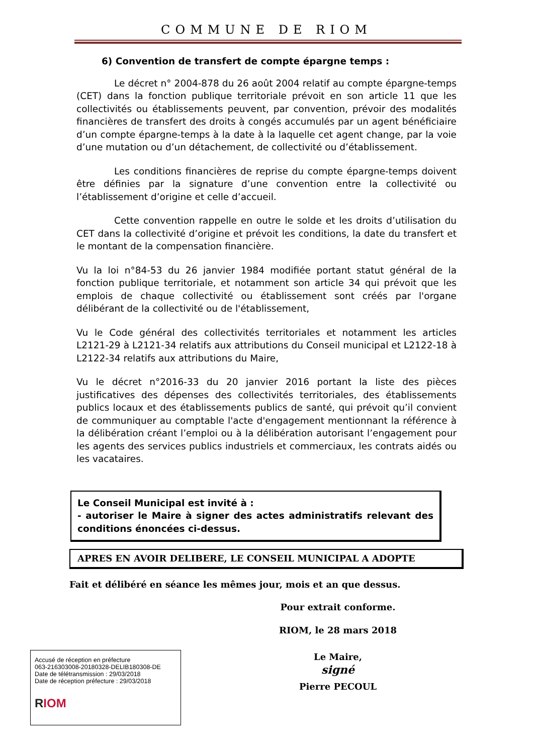COMMUNE DE RIOM
6) Convention de transfert de compte épargne temps :
Le décret n° 2004-878 du 26 août 2004 relatif au compte épargne-temps (CET) dans la fonction publique territoriale prévoit en son article 11 que les collectivités ou établissements peuvent, par convention, prévoir des modalités financières de transfert des droits à congés accumulés par un agent bénéficiaire d’un compte épargne-temps à la date à la laquelle cet agent change, par la voie d’une mutation ou d’un détachement, de collectivité ou d’établissement.
Les conditions financières de reprise du compte épargne-temps doivent être définies par la signature d’une convention entre la collectivité ou l’établissement d’origine et celle d’accueil.
Cette convention rappelle en outre le solde et les droits d’utilisation du CET dans la collectivité d’origine et prévoit les conditions, la date du transfert et le montant de la compensation financière.
Vu la loi n°84-53 du 26 janvier 1984 modifiée portant statut général de la fonction publique territoriale, et notamment son article 34 qui prévoit que les emplois de chaque collectivité ou établissement sont créés par l'organe délibérant de la collectivité ou de l'établissement,
Vu le Code général des collectivités territoriales et notamment les articles L2121-29 à L2121-34 relatifs aux attributions du Conseil municipal et L2122-18 à L2122-34 relatifs aux attributions du Maire,
Vu le décret n°2016-33 du 20 janvier 2016 portant la liste des pièces justificatives des dépenses des collectivités territoriales, des établissements publics locaux et des établissements publics de santé, qui prévoit qu’il convient de communiquer au comptable l'acte d'engagement mentionnant la référence à la délibération créant l’emploi ou à la délibération autorisant l’engagement pour les agents des services publics industriels et commerciaux, les contrats aidés ou les vacataires.
Le Conseil Municipal est invité à :
- autoriser le Maire à signer des actes administratifs relevant des conditions énoncées ci-dessus.
APRES EN AVOIR DELIBERE, LE CONSEIL MUNICIPAL A ADOPTE
Fait et délibéré en séance les mêmes jour, mois et an que dessus.
Pour extrait conforme.
RIOM, le 28 mars 2018
Le Maire,
signé
Pierre PECOUL
Accusé de réception en préfecture
063-216303008-20180328-DELIB180308-DE
Date de télétransmission : 29/03/2018
Date de réception préfecture : 29/03/2018
RIOM